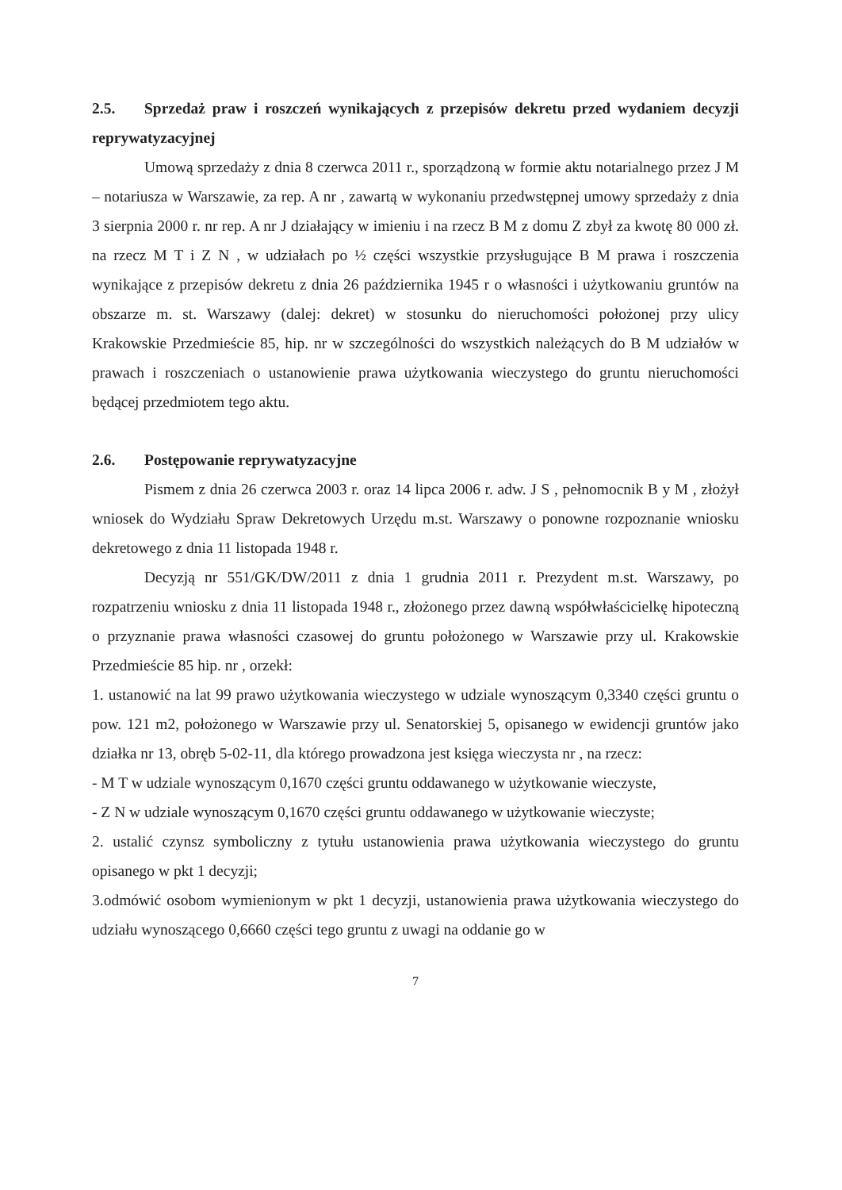2.5. Sprzedaż praw i roszczeń wynikających z przepisów dekretu przed wydaniem decyzji reprywatyzacyjnej
Umową sprzedaży z dnia 8 czerwca 2011 r., sporządzoną w formie aktu notarialnego przez J M – notariusza w Warszawie, za rep. A nr , zawartą w wykonaniu przedwstępnej umowy sprzedaży z dnia 3 sierpnia 2000 r. nr rep. A nr J działający w imieniu i na rzecz B M z domu Z zbył za kwotę 80 000 zł. na rzecz M T i Z N , w udziałach po ½ części wszystkie przysługujące B M prawa i roszczenia wynikające z przepisów dekretu z dnia 26 października 1945 r o własności i użytkowaniu gruntów na obszarze m. st. Warszawy (dalej: dekret) w stosunku do nieruchomości położonej przy ulicy Krakowskie Przedmieście 85, hip. nr w szczególności do wszystkich należących do B M udziałów w prawach i roszczeniach o ustanowienie prawa użytkowania wieczystego do gruntu nieruchomości będącej przedmiotem tego aktu.
2.6. Postępowanie reprywatyzacyjne
Pismem z dnia 26 czerwca 2003 r. oraz 14 lipca 2006 r. adw. J S , pełnomocnik B y M , złożył wniosek do Wydziału Spraw Dekretowych Urzędu m.st. Warszawy o ponowne rozpoznanie wniosku dekretowego z dnia 11 listopada 1948 r.
Decyzją nr 551/GK/DW/2011 z dnia 1 grudnia 2011 r. Prezydent m.st. Warszawy, po rozpatrzeniu wniosku z dnia 11 listopada 1948 r., złożonego przez dawną współwłaścicielkę hipoteczną o przyznanie prawa własności czasowej do gruntu położonego w Warszawie przy ul. Krakowskie Przedmieście 85 hip. nr , orzekł:
1. ustanowić na lat 99 prawo użytkowania wieczystego w udziale wynoszącym 0,3340 części gruntu o pow. 121 m2, położonego w Warszawie przy ul. Senatorskiej 5, opisanego w ewidencji gruntów jako działka nr 13, obręb 5-02-11, dla którego prowadzona jest księga wieczysta nr , na rzecz:
- M T w udziale wynoszącym 0,1670 części gruntu oddawanego w użytkowanie wieczyste,
- Z N w udziale wynoszącym 0,1670 części gruntu oddawanego w użytkowanie wieczyste;
2. ustalić czynsz symboliczny z tytułu ustanowienia prawa użytkowania wieczystego do gruntu opisanego w pkt 1 decyzji;
3.odmówić osobom wymienionym w pkt 1 decyzji, ustanowienia prawa użytkowania wieczystego do udziału wynoszącego 0,6660 części tego gruntu z uwagi na oddanie go w
7